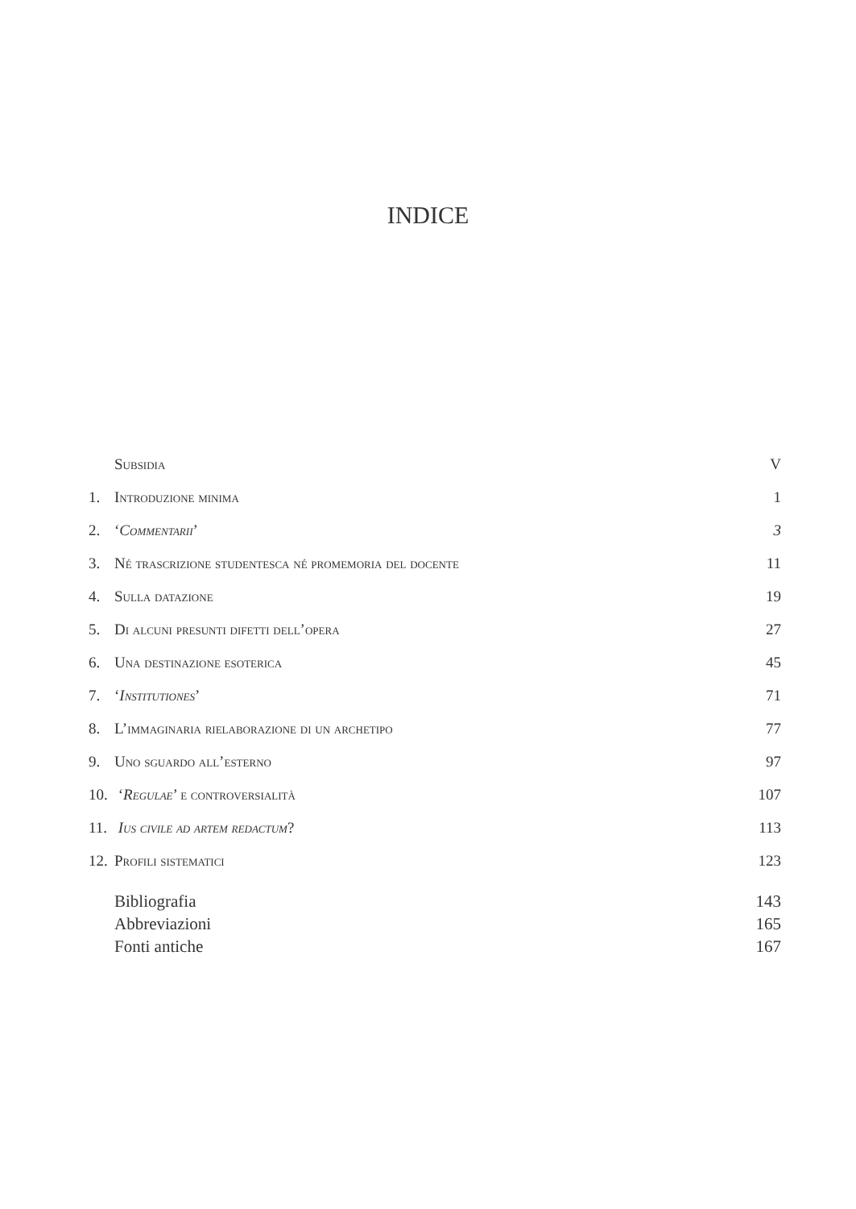INDICE
Subsidia V
1. Introduzione minima 1
2. ‘Commentarii’ 3
3. Né trascrizione studentesca né promemoria del docente 11
4. Sulla datazione 19
5. Di alcuni presunti difetti dell’opera 27
6. Una destinazione esoterica 45
7. ‘Institutiones’ 71
8. L’immaginaria rielaborazione di un archetipo 77
9. Uno sguardo all’esterno 97
10. ‘Regulae’ e controversialità 107
11. Ius civile ad artem redactum? 113
12. Profili sistematici 123
Bibliografia 143
Abbreviazioni 165
Fonti antiche 167